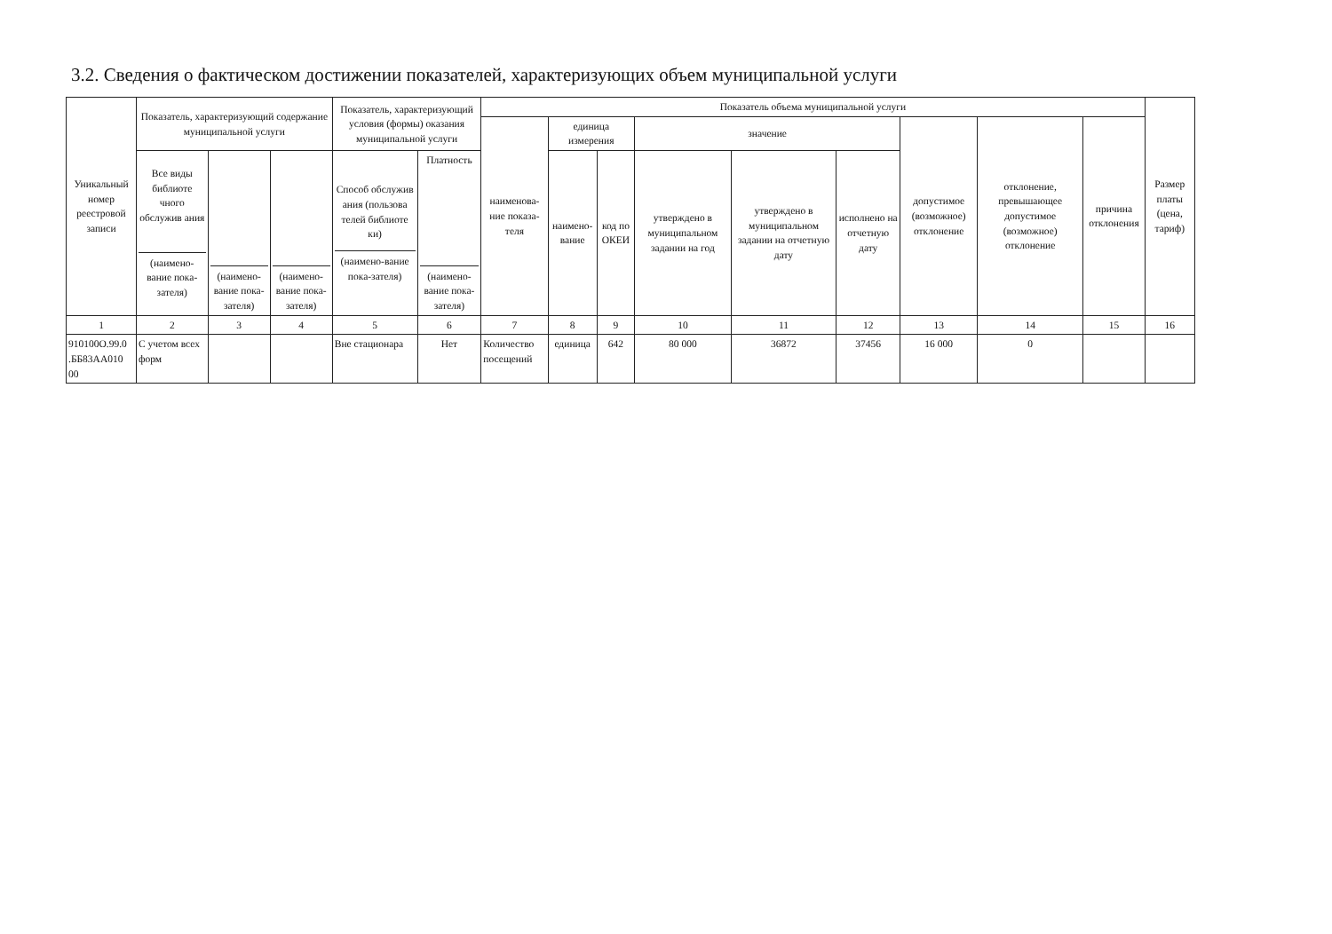3.2. Сведения о фактическом достижении показателей, характеризующих объем муниципальной услуги
| Уникальный номер реестровой записи | Показатель, характеризующий содержание муниципальной услуги | | | Показатель, характеризующий условия (формы) оказания муниципальной услуги | | Показатель объема муниципальной услуги | | | | | | | | | Размер платы (цена, тариф) |
| --- | --- | --- | --- | --- | --- | --- | --- | --- | --- | --- | --- | --- | --- | --- | --- |
| | | | | | | наименова-ние показа-теля | единица измерения | | значение | | | допустимое (возможное) отклонение | отклонение, превышающее допустимое (возможное) отклонение | причина отклонения | |
| | Все виды библиоте чного обслужив ания (наимено-вание пока-зателя) | (наимено-вание пока-зателя) | (наимено-вание пока-зателя) | Способ обслужив ания (пользова телей библиоте ки) (наимено-вание пока-зателя) | Платность (наимено-вание пока-зателя) | | наимено-вание | код по ОКЕИ | утверждено в муниципальном задании на год | утверждено в муниципальном задании на отчетную дату | исполнено на отчетную дату | | | | |
| 1 | 2 | 3 | 4 | 5 | 6 | 7 | 8 | 9 | 10 | 11 | 12 | 13 | 14 | 15 | 16 |
| 910100О.99.0 .ББ83АА010 00 | С учетом всех форм | | | Вне стационара | Нет | Количество посещений | единица | 642 | 80 000 | 36872 | 37456 | 16 000 | 0 | | |